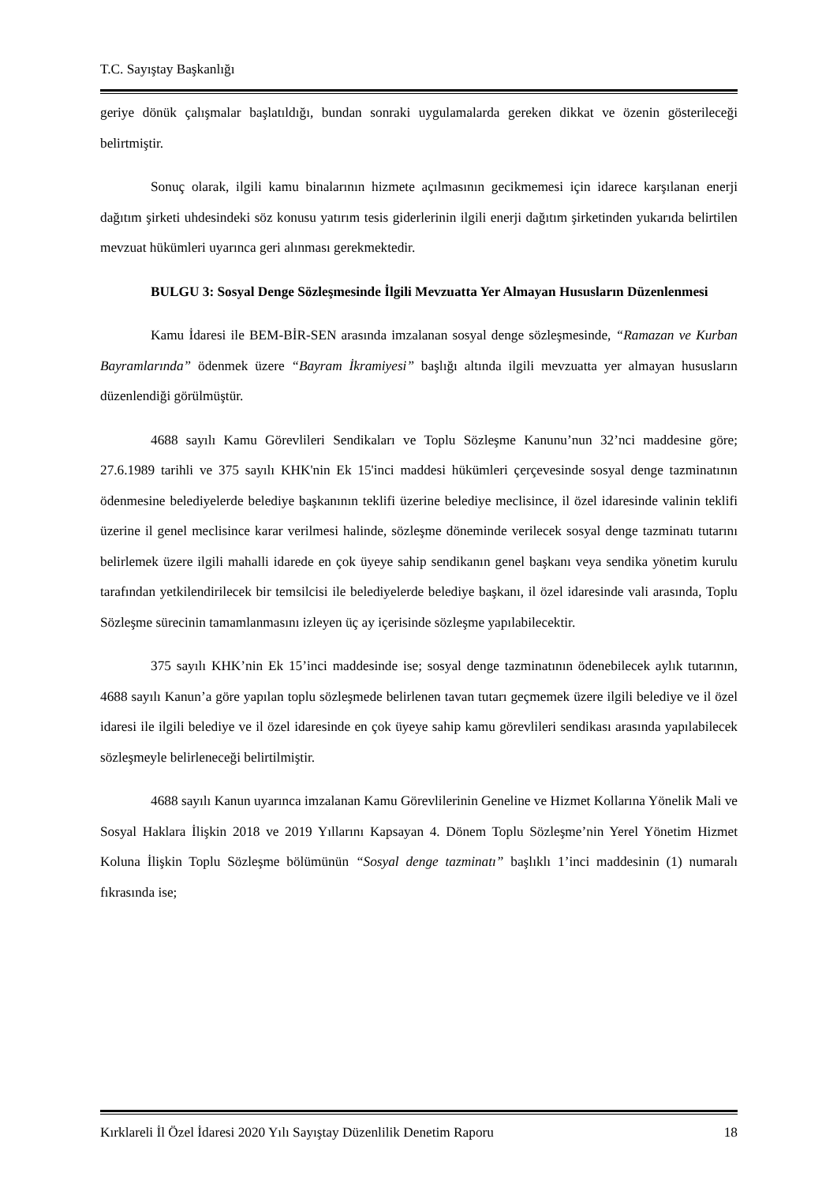T.C. Sayıştay Başkanlığı
geriye dönük çalışmalar başlatıldığı, bundan sonraki uygulamalarda gereken dikkat ve özenin gösterileceği belirtmiştir.
Sonuç olarak, ilgili kamu binalarının hizmete açılmasının gecikmemesi için idarece karşılanan enerji dağıtım şirketi uhdesindeki söz konusu yatırım tesis giderlerinin ilgili enerji dağıtım şirketinden yukarıda belirtilen mevzuat hükümleri uyarınca geri alınması gerekmektedir.
BULGU 3: Sosyal Denge Sözleşmesinde İlgili Mevzuatta Yer Almayan Hususların Düzenlenmesi
Kamu İdaresi ile BEM-BİR-SEN arasında imzalanan sosyal denge sözleşmesinde, “Ramazan ve Kurban Bayramlarında” ödenmek üzere “Bayram İkramiyesi” başlığı altında ilgili mevzuatta yer almayan hususların düzenlendiği görülmüştür.
4688 sayılı Kamu Görevlileri Sendikaları ve Toplu Sözleşme Kanunu’nun 32’nci maddesine göre; 27.6.1989 tarihli ve 375 sayılı KHK'nin Ek 15'inci maddesi hükümleri çerçevesinde sosyal denge tazminatının ödenmesine belediyelerde belediye başkanının teklifi üzerine belediye meclisince, il özel idaresinde valinin teklifi üzerine il genel meclisince karar verilmesi halinde, sözleşme döneminde verilecek sosyal denge tazminatı tutarını belirlemek üzere ilgili mahalli idarede en çok üyeye sahip sendikanın genel başkanı veya sendika yönetim kurulu tarafından yetkilendirilecek bir temsilcisi ile belediyelerde belediye başkanı, il özel idaresinde vali arasında, Toplu Sözleşme sürecinin tamamlanmasını izleyen üç ay içerisinde sözleşme yapılabilecektir.
375 sayılı KHK’nin Ek 15’inci maddesinde ise; sosyal denge tazminatının ödenebilecek aylık tutarının, 4688 sayılı Kanun’a göre yapılan toplu sözleşmede belirlenen tavan tutarı geçmemek üzere ilgili belediye ve il özel idaresi ile ilgili belediye ve il özel idaresinde en çok üyeye sahip kamu görevlileri sendikası arasında yapılabilecek sözleşmeyle belirleneceği belirtilmiştir.
4688 sayılı Kanun uyarınca imzalanan Kamu Görevlilerinin Geneline ve Hizmet Kollarına Yönelik Mali ve Sosyal Haklara İlişkin 2018 ve 2019 Yıllarını Kapsayan 4. Dönem Toplu Sözleşme’nin Yerel Yönetim Hizmet Koluna İlişkin Toplu Sözleşme bölümünün “Sosyal denge tazminatı” başlıklı 1’inci maddesinin (1) numaralı fıkrasında ise;
Kırklareli İl Özel İdaresi 2020 Yılı Sayıştay Düzenlilik Denetim Raporu 18